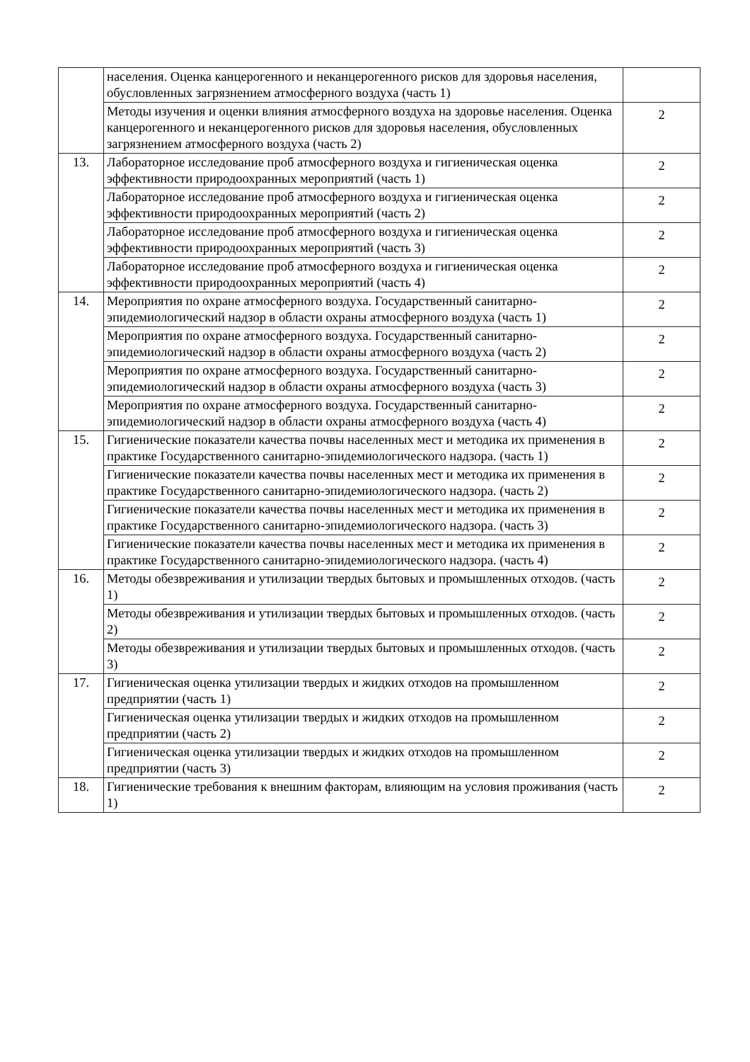| | населения. Оценка канцерогенного и неканцерогенного рисков для здоровья населения, обусловленных загрязнением атмосферного воздуха (часть 1) | |
| | Методы изучения и оценки влияния атмосферного воздуха на здоровье населения. Оценка канцерогенного и неканцерогенного рисков для здоровья населения, обусловленных загрязнением атмосферного воздуха (часть 2) | 2 |
| 13. | Лабораторное исследование проб атмосферного воздуха и гигиеническая оценка эффективности природоохранных мероприятий (часть 1) | 2 |
| | Лабораторное исследование проб атмосферного воздуха и гигиеническая оценка эффективности природоохранных мероприятий (часть 2) | 2 |
| | Лабораторное исследование проб атмосферного воздуха и гигиеническая оценка эффективности природоохранных мероприятий (часть 3) | 2 |
| | Лабораторное исследование проб атмосферного воздуха и гигиеническая оценка эффективности природоохранных мероприятий (часть 4) | 2 |
| 14. | Мероприятия по охране атмосферного воздуха. Государственный санитарно-эпидемиологический надзор в области охраны атмосферного воздуха (часть 1) | 2 |
| | Мероприятия по охране атмосферного воздуха. Государственный санитарно-эпидемиологический надзор в области охраны атмосферного воздуха (часть 2) | 2 |
| | Мероприятия по охране атмосферного воздуха. Государственный санитарно-эпидемиологический надзор в области охраны атмосферного воздуха (часть 3) | 2 |
| | Мероприятия по охране атмосферного воздуха. Государственный санитарно-эпидемиологический надзор в области охраны атмосферного воздуха (часть 4) | 2 |
| 15. | Гигиенические показатели качества почвы населенных мест и методика их применения в практике Государственного санитарно-эпидемиологического надзора. (часть 1) | 2 |
| | Гигиенические показатели качества почвы населенных мест и методика их применения в практике Государственного санитарно-эпидемиологического надзора. (часть 2) | 2 |
| | Гигиенические показатели качества почвы населенных мест и методика их применения в практике Государственного санитарно-эпидемиологического надзора. (часть 3) | 2 |
| | Гигиенические показатели качества почвы населенных мест и методика их применения в практике Государственного санитарно-эпидемиологического надзора. (часть 4) | 2 |
| 16. | Методы обезвреживания и утилизации твердых бытовых и промышленных отходов. (часть 1) | 2 |
| | Методы обезвреживания и утилизации твердых бытовых и промышленных отходов. (часть 2) | 2 |
| | Методы обезвреживания и утилизации твердых бытовых и промышленных отходов. (часть 3) | 2 |
| 17. | Гигиеническая оценка утилизации твердых и жидких отходов на промышленном предприятии (часть 1) | 2 |
| | Гигиеническая оценка утилизации твердых и жидких отходов на промышленном предприятии (часть 2) | 2 |
| | Гигиеническая оценка утилизации твердых и жидких отходов на промышленном предприятии (часть 3) | 2 |
| 18. | Гигиенические требования к внешним факторам, влияющим на условия проживания (часть 1) | 2 |